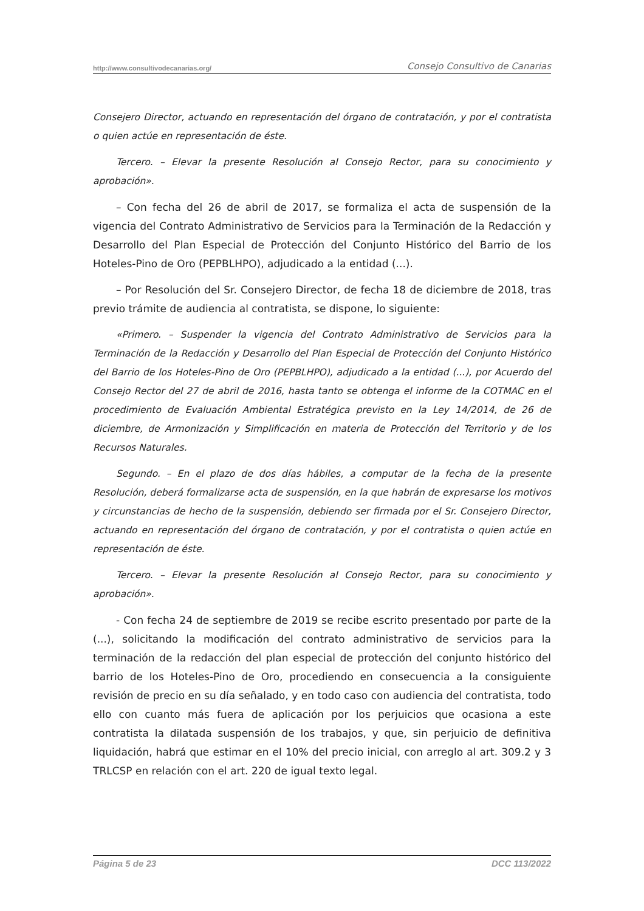http://www.consultivodecanarias.org/ Consejo Consultivo de Canarias
Consejero Director, actuando en representación del órgano de contratación, y por el contratista o quien actúe en representación de éste.
Tercero. – Elevar la presente Resolución al Consejo Rector, para su conocimiento y aprobación».
– Con fecha del 26 de abril de 2017, se formaliza el acta de suspensión de la vigencia del Contrato Administrativo de Servicios para la Terminación de la Redacción y Desarrollo del Plan Especial de Protección del Conjunto Histórico del Barrio de los Hoteles-Pino de Oro (PEPBLHPO), adjudicado a la entidad (...).
– Por Resolución del Sr. Consejero Director, de fecha 18 de diciembre de 2018, tras previo trámite de audiencia al contratista, se dispone, lo siguiente:
«Primero. – Suspender la vigencia del Contrato Administrativo de Servicios para la Terminación de la Redacción y Desarrollo del Plan Especial de Protección del Conjunto Histórico del Barrio de los Hoteles-Pino de Oro (PEPBLHPO), adjudicado a la entidad (...), por Acuerdo del Consejo Rector del 27 de abril de 2016, hasta tanto se obtenga el informe de la COTMAC en el procedimiento de Evaluación Ambiental Estratégica previsto en la Ley 14/2014, de 26 de diciembre, de Armonización y Simplificación en materia de Protección del Territorio y de los Recursos Naturales.
Segundo. – En el plazo de dos días hábiles, a computar de la fecha de la presente Resolución, deberá formalizarse acta de suspensión, en la que habrán de expresarse los motivos y circunstancias de hecho de la suspensión, debiendo ser firmada por el Sr. Consejero Director, actuando en representación del órgano de contratación, y por el contratista o quien actúe en representación de éste.
Tercero. – Elevar la presente Resolución al Consejo Rector, para su conocimiento y aprobación».
- Con fecha 24 de septiembre de 2019 se recibe escrito presentado por parte de la (...), solicitando la modificación del contrato administrativo de servicios para la terminación de la redacción del plan especial de protección del conjunto histórico del barrio de los Hoteles-Pino de Oro, procediendo en consecuencia a la consiguiente revisión de precio en su día señalado, y en todo caso con audiencia del contratista, todo ello con cuanto más fuera de aplicación por los perjuicios que ocasiona a este contratista la dilatada suspensión de los trabajos, y que, sin perjuicio de definitiva liquidación, habrá que estimar en el 10% del precio inicial, con arreglo al art. 309.2 y 3 TRLCSP en relación con el art. 220 de igual texto legal.
Página 5 de 23 DCC 113/2022